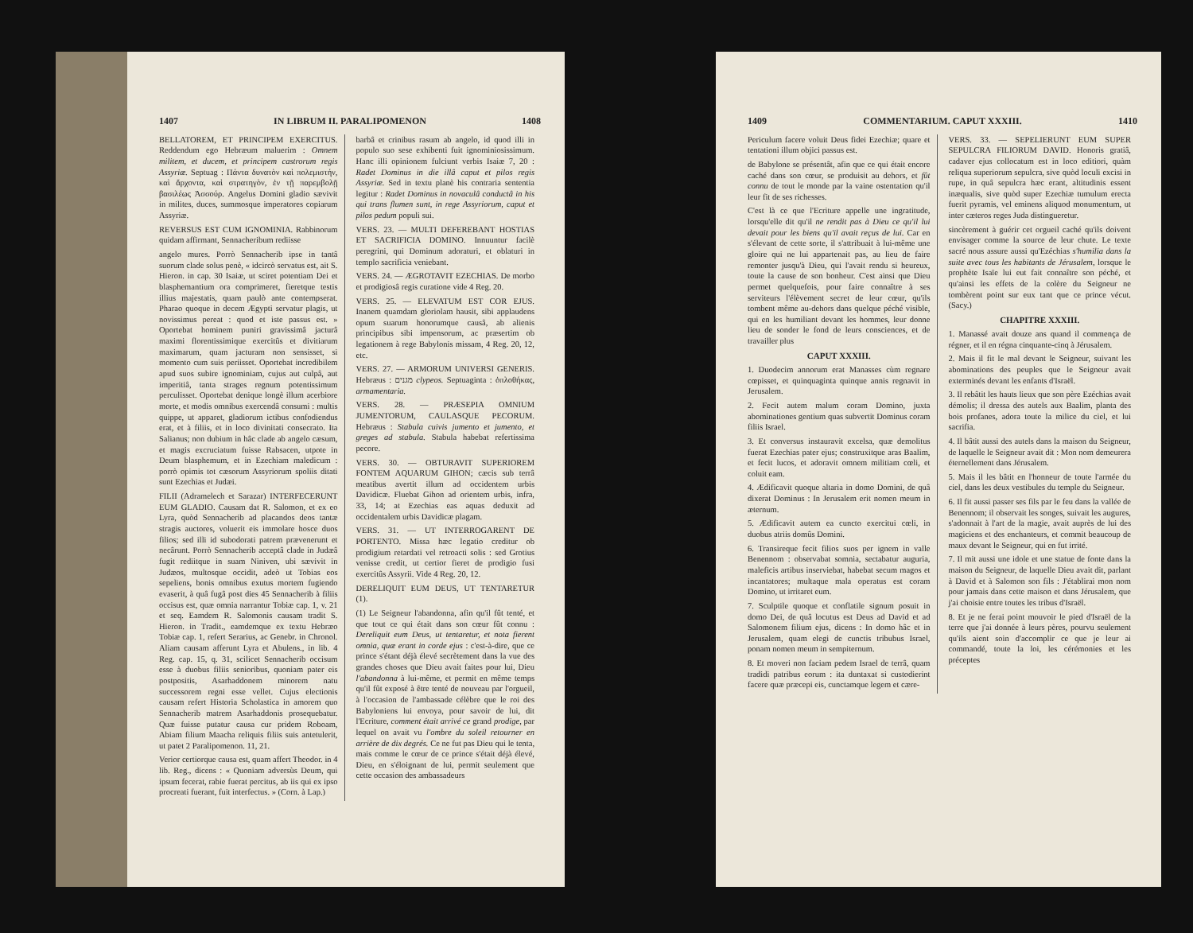1407 IN LIBRUM II. PARALIPOMENON 1408
BELLATOREM, ET PRINCIPEM EXERCITUS. Reddendum ego Hebræum maluerim : Omnem militem, et ducem, et principem castrorum regis Assyriæ. Septuag : Πάντα δυνατὸν καὶ πολεμιστήν, καὶ ἄρχοντα, καὶ στρατηγὸν, ἐν τῇ παρεμβολῇ βασιλέως Ἀσσούρ. Angelus Domini gladio sævivit in milites, duces, summosque imperatores copiarum Assyriæ.
REVERSUS EST CUM IGNOMINIA. Rabbinorum quidam affirmant, Sennacheribum rediisse
angelo mures. Porrò Sennacherib ipse in tantâ suorum clade solus penè, « idcircò servatus est, ait S. Hieron. in cap. 30 Isaiæ, ut sciret potentiam Dei et blasphemantium ora comprimeret, fieretque testis illius majestatis, quam paulò ante contempserat. Pharao quoque in decem Ægypti servatur plagis, ut novissimus pereat : quod et iste passus est. » Oportebat hominem puniri gravissimâ jacturâ maximi florentissimique exercitûs et divitiarum maximarum, quam jacturam non sensisset, si momento cum suis periisset. Oportebat incredibilem apud suos subire ignominiam, cujus aut culpâ, aut imperitiâ, tanta strages regnum potentissimum perculisset. Oportebat denique longè illum acerbiore morte, et modis omnibus exercendâ consumi : multis quippe, ut apparet, gladiorum ictibus confodiendus erat, et à filiis, et in loco divinitati consecrato. Ita Salianus; non dubium in hâc clade ab angelo cæsum, et magis excruciatum fuisse Rabsacen, utpote in Deum blasphemum, et in Ezechiam maledicum : porrò opimis tot cæsorum Assyriorum spoliis ditati sunt Ezechias et Judæi.
FILII (Adramelech et Sarazar) INTERFECERUNT EUM GLADIO. Causam dat R. Salomon, et ex eo Lyra, quòd Sennacherib ad placandos deos tantæ stragis auctores, voluerit eis immolare hosce duos filios; sed illi id subodorati patrem prævenerunt et necârunt. Porrò Sennacherib acceptâ clade in Judæâ fugit rediitque in suam Niniven, ubi sævivit in Judæos, multosque occidit, adeò ut Tobias eos sepeliens, bonis omnibus exutus mortem fugiendo evaserit, à quâ fugâ post dies 45 Sennacherib à filiis occisus est, quæ omnia narrantur Tobiæ cap. 1, v. 21 et seq. Eamdem R. Salomonis causam tradit S. Hieron. in Tradit., eamdemque ex textu Hebræo Tobiæ cap. 1, refert Serarius, ac Genebr. in Chronol. Aliam causam afferunt Lyra et Abulens., in lib. 4 Reg. cap. 15, q. 31, scilicet Sennacherib occisum esse à duobus filiis senioribus, quoniam pater eis postpositis, Asarhaddonem minorem natu successorem regni esse vellet. Cujus electionis causam refert Historia Scholastica in amorem quo Sennacherib matrem Asarhaddonis prosequebatur. Quæ fuisse putatur causa cur pridem Roboam, Abiam filium Maacha reliquis filiis suis antetulerit, ut patet 2 Paralipomenon. 11, 21.
Verior certiorque causa est, quam affert Theodor. in 4 lib. Reg., dicens : « Quoniam adversùs Deum, qui ipsum fecerat, rabie fuerat percitus, ab iis qui ex ipso procreati fuerant, fuit interfectus. » (Corn. à Lap.)
barbâ et crinibus rasum ab angelo, id quod illi in populo suo sese exhibenti fuit ignominiosissimum. Hanc illi opinionem fulciunt verbis Isaiæ 7, 20 : Radet Dominus in die illâ caput et pilos regis Assyriæ. Sed in textu planè his contraria sententia legitur : Radet Dominus in novaculâ conductâ in his qui trans flumen sunt, in rege Assyriorum, caput et pilos pedum populi sui.
VERS. 23. — MULTI DEFEREBANT HOSTIAS ET SACRIFICIA DOMINO. Innuuntur facilè peregrini, qui Dominum adoraturi, et oblaturi in templo sacrificia veniebant.
VERS. 24. — ÆGROTAVIT EZECHIAS. De morbo et prodigiosâ regis curatione vide 4 Reg. 20.
VERS. 25. — ELEVATUM EST COR EJUS. Inanem quamdam gloriolam hausit, sibi applaudens opum suarum honorumque causâ, ab alienis principibus sibi impensorum, ac præsertim ob legationem à rege Babylonis missam, 4 Reg. 20, 12, etc.
VERS. 27. — ARMORUM UNIVERSI GENERIS. Hebræus : מגנים clypeos. Septuaginta : ὁπλοθήκας, armamentaria.
VERS. 28. — PRÆSEPIA OMNIUM JUMENTORUM, CAULASQUE PECORUM. Hebræus : Stabula cuivis jumento et jumento, et greges ad stabula. Stabula habebat refertissima pecore.
VERS. 30. — OBTURAVIT SUPERIOREM FONTEM AQUARUM GIHON; cæcis sub terrâ meatibus avertit illum ad occidentem urbis Davidicæ. Fluebat Gihon ad orientem urbis, infra, 33, 14; at Ezechias eas aquas deduxit ad occidentalem urbis Davidicæ plagam.
VERS. 31. — UT INTERROGARENT DE PORTENTO. Missa hæc legatio creditur ob prodigium retardati vel retroacti solis : sed Grotius venisse credit, ut certior fieret de prodigio fusi exercitûs Assyrii. Vide 4 Reg. 20, 12.
DERELIQUIT EUM DEUS, UT TENTARETUR (1).
(1) Le Seigneur l'abandonna, afin qu'il fût tenté, et que tout ce qui était dans son cœur fût connu : Dereliquit eum Deus, ut tentaretur, et nota fierent omnia, quæ erant in corde ejus : c'est-à-dire, que ce prince s'étant déjà élevé secrètement dans la vue des grandes choses que Dieu avait faites pour lui, Dieu l'abandonna à lui-même, et permit en même temps qu'il fût exposé à être tenté de nouveau par l'orgueil, à l'occasion de l'ambassade célèbre que le roi des Babyloniens lui envoya, pour savoir de lui, dit l'Ecriture, comment était arrivé ce grand prodige, par lequel on avait vu l'ombre du soleil retourner en arrière de dix degrés. Ce ne fut pas Dieu qui le tenta, mais comme le cœur de ce prince s'était déjà élevé, Dieu, en s'éloignant de lui, permit seulement que cette occasion des ambassadeurs
1409 COMMENTARIUM. CAPUT XXXIII. 1410
Periculum facere voluit Deus fidei Ezechiæ; quare et tentationi illum objici passus est.
de Babylone se présentât, afin que ce qui était encore caché dans son cœur, se produisit au dehors, et fût connu de tout le monde par la vaine ostentation qu'il leur fit de ses richesses.
C'est là ce que l'Ecriture appelle une ingratitude, lorsqu'elle dit qu'il ne rendit pas à Dieu ce qu'il lui devait pour les biens qu'il avait reçus de lui. Car en s'élevant de cette sorte, il s'attribuait à lui-même une gloire qui ne lui appartenait pas, au lieu de faire remonter jusqu'à Dieu, qui l'avait rendu si heureux, toute la cause de son bonheur. C'est ainsi que Dieu permet quelquefois, pour faire connaître à ses serviteurs l'élèvement secret de leur cœur, qu'ils tombent même au-dehors dans quelque péché visible, qui en les humiliant devant les hommes, leur donne lieu de sonder le fond de leurs consciences, et de travailler plus
CAPUT XXXIII.
1. Duodecim annorum erat Manasses cùm regnare cœpisset, et quinquaginta quinque annis regnavit in Jerusalem.
2. Fecit autem malum coram Domino, juxta abominationes gentium quas subvertit Dominus coram filiis Israel.
3. Et conversus instauravit excelsa, quæ demolitus fuerat Ezechias pater ejus; construxitque aras Baalim, et fecit lucos, et adoravit omnem militiam cœli, et coluit eam.
4. Ædificavit quoque altaria in domo Domini, de quâ dixerat Dominus : In Jerusalem erit nomen meum in æternum.
5. Ædificavit autem ea cuncto exercitui cœli, in duobus atriis domûs Domini.
6. Transireque fecit filios suos per ignem in valle Benennom : observabat somnia, sectabatur auguria, maleficis artibus inserviebat, habebat secum magos et incantatores; multaque mala operatus est coram Domino, ut irritaret eum.
7. Sculptile quoque et conflatile signum posuit in domo Dei, de quâ locutus est Deus ad David et ad Salomonem filium ejus, dicens : In domo hâc et in Jerusalem, quam elegi de cunctis tribubus Israel, ponam nomen meum in sempiternum.
8. Et moveri non faciam pedem Israel de terrâ, quam tradidi patribus eorum : ita duntaxat si custodierint facere quæ præcepi eis, cunctamque legem et cære-
VERS. 33. — SEPELIERUNT EUM SUPER SEPULCRA FILIORUM DAVID. Honoris gratiâ, cadaver ejus collocatum est in loco editiori, quàm reliqua superiorum sepulcra, sive quòd loculi excisi in rupe, in quâ sepulcra hæc erant, altitudinis essent inæqualis, sive quòd super Ezechiæ tumulum erecta fuerit pyramis, vel eminens aliquod monumentum, ut inter cæteros reges Juda distingueretur.
sincèrement à guérir cet orgueil caché qu'ils doivent envisager comme la source de leur chute. Le texte sacré nous assure aussi qu'Ezéchias s'humilia dans la suite avec tous les habitants de Jérusalem, lorsque le prophète Isaïe lui eut fait connaître son péché, et qu'ainsi les effets de la colère du Seigneur ne tombèrent point sur eux tant que ce prince vécut. (Sacy.)
CHAPITRE XXXIII.
1. Manassé avait douze ans quand il commença de régner, et il en régna cinquante-cinq à Jérusalem.
2. Mais il fit le mal devant le Seigneur, suivant les abominations des peuples que le Seigneur avait exterminés devant les enfants d'Israël.
3. Il rebâtit les hauts lieux que son père Ezéchias avait démolis; il dressa des autels aux Baalim, planta des bois profanes, adora toute la milice du ciel, et lui sacrifia.
4. Il bâtit aussi des autels dans la maison du Seigneur, de laquelle le Seigneur avait dit : Mon nom demeurera éternellement dans Jérusalem.
5. Mais il les bâtit en l'honneur de toute l'armée du ciel, dans les deux vestibules du temple du Seigneur.
6. Il fit aussi passer ses fils par le feu dans la vallée de Benennom; il observait les songes, suivait les augures, s'adonnait à l'art de la magie, avait auprès de lui des magiciens et des enchanteurs, et commit beaucoup de maux devant le Seigneur, qui en fut irrité.
7. Il mit aussi une idole et une statue de fonte dans la maison du Seigneur, de laquelle Dieu avait dit, parlant à David et à Salomon son fils : J'établirai mon nom pour jamais dans cette maison et dans Jérusalem, que j'ai choisie entre toutes les tribus d'Israël.
8. Et je ne ferai point mouvoir le pied d'Israël de la terre que j'ai donnée à leurs pères, pourvu seulement qu'ils aient soin d'accomplir ce que je leur ai commandé, toute la loi, les cérémonies et les préceptes